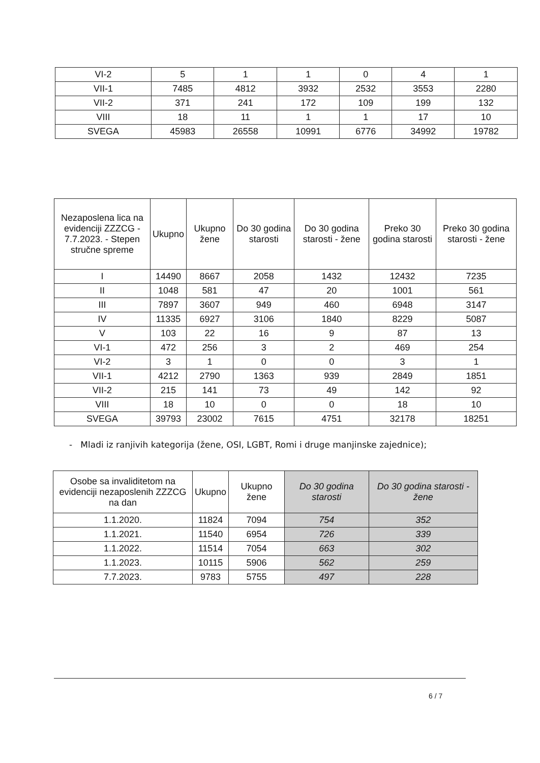| VI-2 | 5 | 1 | 1 | 0 | 4 | 1 |
| VII-1 | 7485 | 4812 | 3932 | 2532 | 3553 | 2280 |
| VII-2 | 371 | 241 | 172 | 109 | 199 | 132 |
| VIII | 18 | 11 | 1 | 1 | 17 | 10 |
| SVEGA | 45983 | 26558 | 10991 | 6776 | 34992 | 19782 |
| Nezaposlena lica na evidenciji ZZZCG - 7.7.2023. - Stepen stručne spreme | Ukupno | Ukupno žene | Do 30 godina starosti | Do 30 godina starosti - žene | Preko 30 godina starosti | Preko 30 godina starosti - žene |
| --- | --- | --- | --- | --- | --- | --- |
| I | 14490 | 8667 | 2058 | 1432 | 12432 | 7235 |
| II | 1048 | 581 | 47 | 20 | 1001 | 561 |
| III | 7897 | 3607 | 949 | 460 | 6948 | 3147 |
| IV | 11335 | 6927 | 3106 | 1840 | 8229 | 5087 |
| V | 103 | 22 | 16 | 9 | 87 | 13 |
| VI-1 | 472 | 256 | 3 | 2 | 469 | 254 |
| VI-2 | 3 | 1 | 0 | 0 | 3 | 1 |
| VII-1 | 4212 | 2790 | 1363 | 939 | 2849 | 1851 |
| VII-2 | 215 | 141 | 73 | 49 | 142 | 92 |
| VIII | 18 | 10 | 0 | 0 | 18 | 10 |
| SVEGA | 39793 | 23002 | 7615 | 4751 | 32178 | 18251 |
- Mladi iz ranjivih kategorija (žene, OSI, LGBT, Romi i druge manjinske zajednice);
| Osobe sa invaliditetom na evidenciji nezaposlenih ZZZCG na dan | Ukupno | Ukupno žene | Do 30 godina starosti | Do 30 godina starosti - žene |
| --- | --- | --- | --- | --- |
| 1.1.2020. | 11824 | 7094 | 754 | 352 |
| 1.1.2021. | 11540 | 6954 | 726 | 339 |
| 1.1.2022. | 11514 | 7054 | 663 | 302 |
| 1.1.2023. | 10115 | 5906 | 562 | 259 |
| 7.7.2023. | 9783 | 5755 | 497 | 228 |
6 / 7